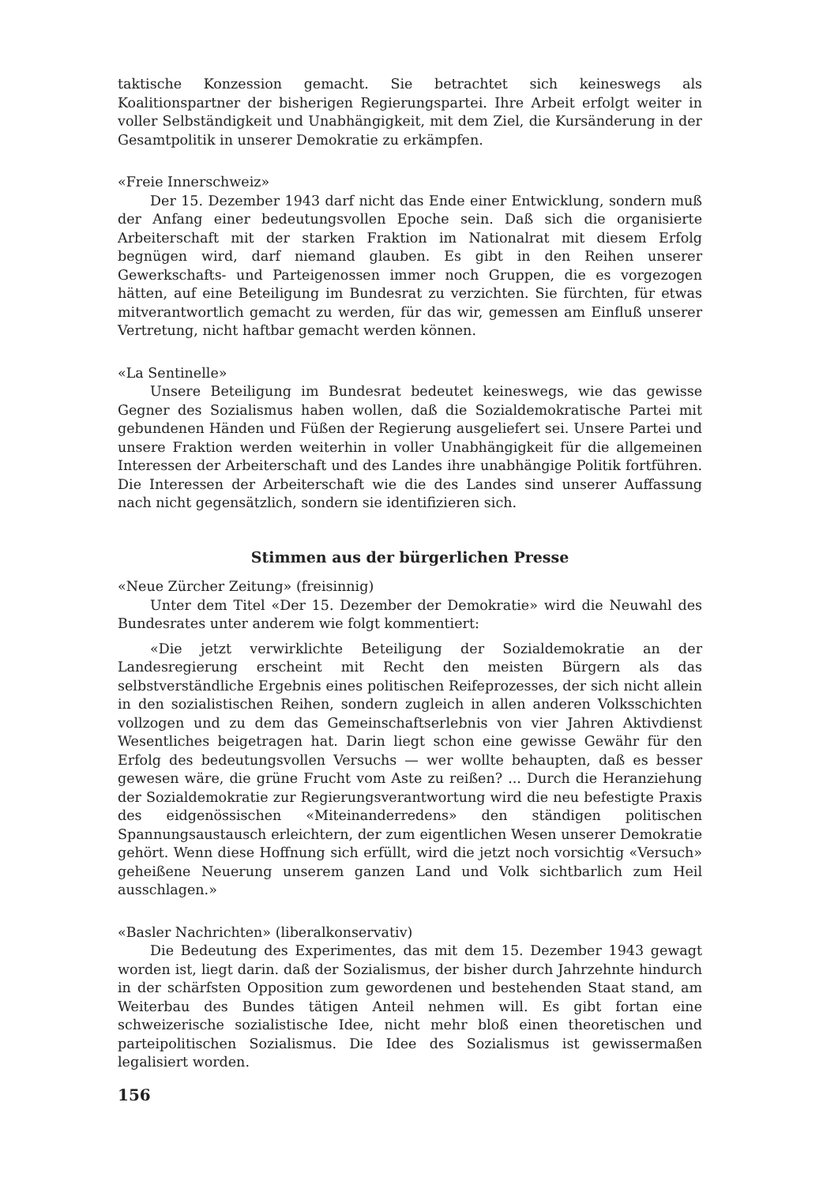taktische Konzession gemacht. Sie betrachtet sich keineswegs als Koalitionspartner der bisherigen Regierungspartei. Ihre Arbeit erfolgt weiter in voller Selbständigkeit und Unabhängigkeit, mit dem Ziel, die Kursänderung in der Gesamtpolitik in unserer Demokratie zu erkämpfen.
«Freie Innerschweiz»
Der 15. Dezember 1943 darf nicht das Ende einer Entwicklung, sondern muß der Anfang einer bedeutungsvollen Epoche sein. Daß sich die organisierte Arbeiterschaft mit der starken Fraktion im Nationalrat mit diesem Erfolg begnügen wird, darf niemand glauben. Es gibt in den Reihen unserer Gewerkschafts- und Parteigenossen immer noch Gruppen, die es vorgezogen hätten, auf eine Beteiligung im Bundesrat zu verzichten. Sie fürchten, für etwas mitverantwortlich gemacht zu werden, für das wir, gemessen am Einfluß unserer Vertretung, nicht haftbar gemacht werden können.
«La Sentinelle»
Unsere Beteiligung im Bundesrat bedeutet keineswegs, wie das gewisse Gegner des Sozialismus haben wollen, daß die Sozialdemokratische Partei mit gebundenen Händen und Füßen der Regierung ausgeliefert sei. Unsere Partei und unsere Fraktion werden weiterhin in voller Unabhängigkeit für die allgemeinen Interessen der Arbeiterschaft und des Landes ihre unabhängige Politik fortführen. Die Interessen der Arbeiterschaft wie die des Landes sind unserer Auffassung nach nicht gegensätzlich, sondern sie identifizieren sich.
Stimmen aus der bürgerlichen Presse
«Neue Zürcher Zeitung» (freisinnig)
Unter dem Titel «Der 15. Dezember der Demokratie» wird die Neuwahl des Bundesrates unter anderem wie folgt kommentiert:
«Die jetzt verwirklichte Beteiligung der Sozialdemokratie an der Landesregierung erscheint mit Recht den meisten Bürgern als das selbstverständliche Ergebnis eines politischen Reifeprozesses, der sich nicht allein in den sozialistischen Reihen, sondern zugleich in allen anderen Volksschichten vollzogen und zu dem das Gemeinschaftserlebnis von vier Jahren Aktivdienst Wesentliches beigetragen hat. Darin liegt schon eine gewisse Gewähr für den Erfolg des bedeutungsvollen Versuchs — wer wollte behaupten, daß es besser gewesen wäre, die grüne Frucht vom Aste zu reißen? ... Durch die Heranziehung der Sozialdemokratie zur Regierungsverantwortung wird die neu befestigte Praxis des eidgenössischen «Miteinanderredens» den ständigen politischen Spannungsaustausch erleichtern, der zum eigentlichen Wesen unserer Demokratie gehört. Wenn diese Hoffnung sich erfüllt, wird die jetzt noch vorsichtig «Versuch» geheißene Neuerung unserem ganzen Land und Volk sichtbarlich zum Heil ausschlagen.»
«Basler Nachrichten» (liberalkonservativ)
Die Bedeutung des Experimentes, das mit dem 15. Dezember 1943 gewagt worden ist, liegt darin. daß der Sozialismus, der bisher durch Jahrzehnte hindurch in der schärfsten Opposition zum gewordenen und bestehenden Staat stand, am Weiterbau des Bundes tätigen Anteil nehmen will. Es gibt fortan eine schweizerische sozialistische Idee, nicht mehr bloß einen theoretischen und parteipolitischen Sozialismus. Die Idee des Sozialismus ist gewissermaßen legalisiert worden.
156